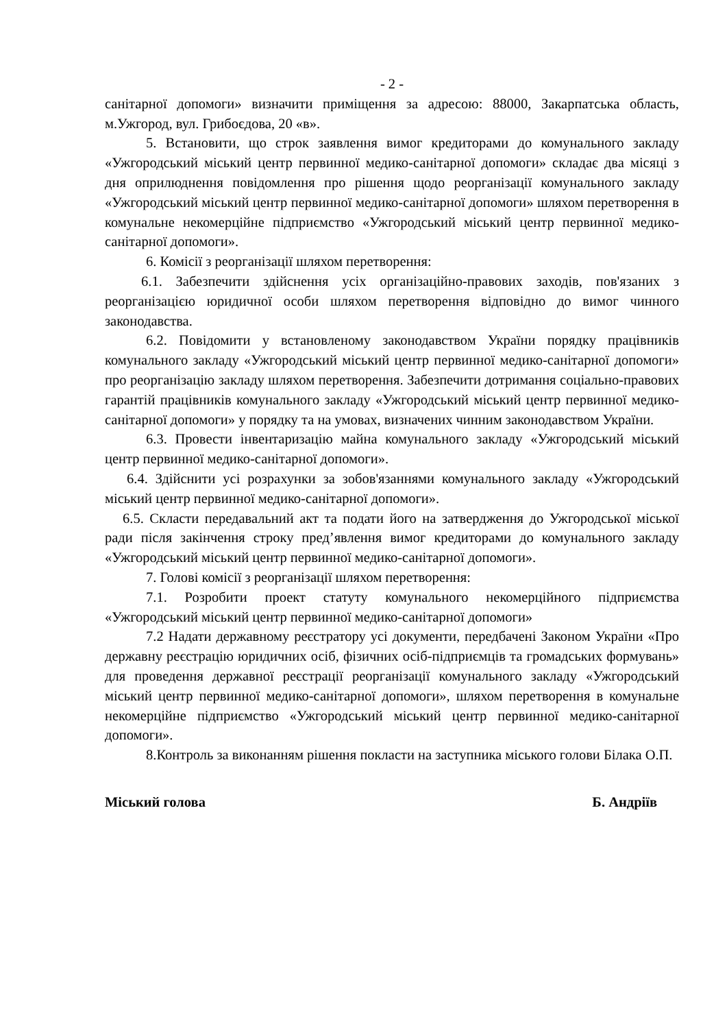- 2 -
санітарної допомоги» визначити приміщення за адресою: 88000, Закарпатська область, м.Ужгород, вул. Грибоєдова, 20 «в».
5. Встановити, що строк заявлення вимог кредиторами до комунального закладу «Ужгородський міський центр первинної медико-санітарної допомоги» складає два місяці з дня оприлюднення повідомлення про рішення щодо реорганізації комунального закладу «Ужгородський міський центр первинної медико-санітарної допомоги» шляхом перетворення в комунальне некомерційне підприємство «Ужгородський міський центр первинної медико-санітарної допомоги».
6. Комісії з реорганізації шляхом перетворення:
6.1. Забезпечити здійснення усіх організаційно-правових заходів, пов'язаних з реорганізацією юридичної особи шляхом перетворення відповідно до вимог чинного законодавства.
6.2. Повідомити у встановленому законодавством України порядку працівників комунального закладу «Ужгородський міський центр первинної медико-санітарної допомоги» про реорганізацію закладу шляхом перетворення. Забезпечити дотримання соціально-правових гарантій працівників комунального закладу «Ужгородський міський центр первинної медико-санітарної допомоги» у порядку та на умовах, визначених чинним законодавством України.
6.3. Провести інвентаризацію майна комунального закладу «Ужгородський міський центр первинної медико-санітарної допомоги».
6.4. Здійснити усі розрахунки за зобов'язаннями комунального закладу «Ужгородський міський центр первинної медико-санітарної допомоги».
6.5. Скласти передавальний акт та подати його на затвердження до Ужгородської міської ради після закінчення строку пред’явлення вимог кредиторами до комунального закладу «Ужгородський міський центр первинної медико-санітарної допомоги».
7. Голові комісії з реорганізації шляхом перетворення:
7.1. Розробити проект статуту комунального некомерційного підприємства «Ужгородський міський центр первинної медико-санітарної допомоги»
7.2 Надати державному реєстратору усі документи, передбачені Законом України «Про державну реєстрацію юридичних осіб, фізичних осіб-підприємців та громадських формувань» для проведення державної реєстрації реорганізації комунального закладу «Ужгородський міський центр первинної медико-санітарної допомоги», шляхом перетворення в комунальне некомерційне підприємство «Ужгородський міський центр первинної медико-санітарної допомоги».
8.Контроль за виконанням рішення покласти на заступника міського голови Білака О.П.
Міський голова Б. Андріїв